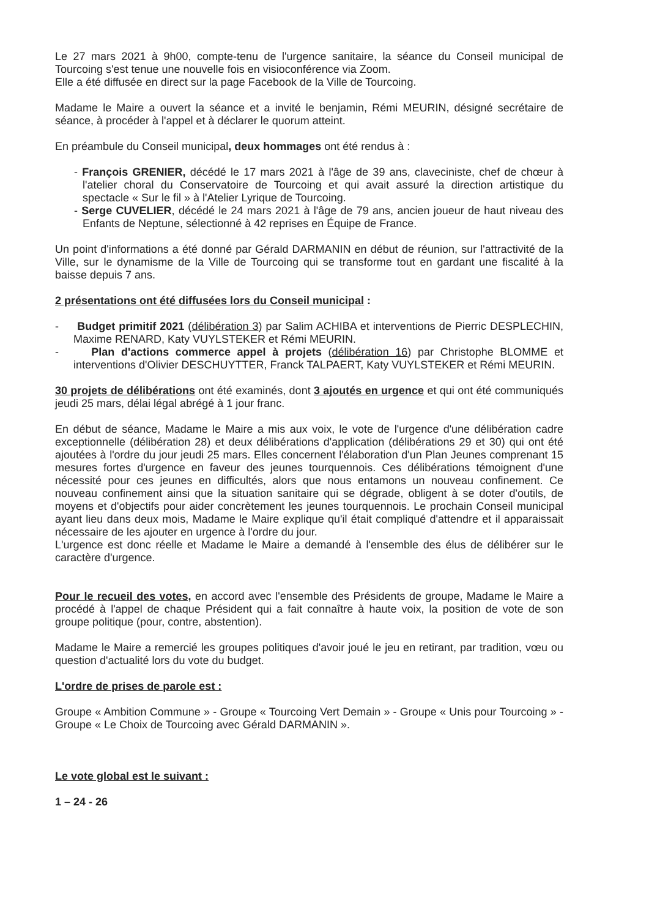Le 27 mars 2021 à 9h00, compte-tenu de l'urgence sanitaire, la séance du Conseil municipal de Tourcoing s'est tenue une nouvelle fois en visioconférence via Zoom.
Elle a été diffusée en direct sur la page Facebook de la Ville de Tourcoing.
Madame le Maire a ouvert la séance et a invité le benjamin, Rémi MEURIN, désigné secrétaire de séance, à procéder à l'appel et à déclarer le quorum atteint.
En préambule du Conseil municipal, deux hommages ont été rendus à :
- François GRENIER, décédé le 17 mars 2021 à l'âge de 39 ans, claveciniste, chef de chœur à l'atelier choral du Conservatoire de Tourcoing et qui avait assuré la direction artistique du spectacle « Sur le fil » à l'Atelier Lyrique de Tourcoing.
- Serge CUVELIER, décédé le 24 mars 2021 à l'âge de 79 ans, ancien joueur de haut niveau des Enfants de Neptune, sélectionné à 42 reprises en Équipe de France.
Un point d'informations a été donné par Gérald DARMANIN en début de réunion, sur l'attractivité de la Ville, sur le dynamisme de la Ville de Tourcoing qui se transforme tout en gardant une fiscalité à la baisse depuis 7 ans.
2 présentations ont été diffusées lors du Conseil municipal :
- Budget primitif 2021 (délibération 3) par Salim ACHIBA et interventions de Pierric DESPLECHIN, Maxime RENARD, Katy VUYLSTEKER et Rémi MEURIN.
- Plan d'actions commerce appel à projets (délibération 16) par Christophe BLOMME et interventions d'Olivier DESCHUYTTER, Franck TALPAERT, Katy VUYLSTEKER et Rémi MEURIN.
30 projets de délibérations ont été examinés, dont 3 ajoutés en urgence et qui ont été communiqués jeudi 25 mars, délai légal abrégé à 1 jour franc.
En début de séance, Madame le Maire a mis aux voix, le vote de l'urgence d'une délibération cadre exceptionnelle (délibération 28) et deux délibérations d'application (délibérations 29 et 30) qui ont été ajoutées à l'ordre du jour jeudi 25 mars. Elles concernent l'élaboration d'un Plan Jeunes comprenant 15 mesures fortes d'urgence en faveur des jeunes tourquennois. Ces délibérations témoignent d'une nécessité pour ces jeunes en difficultés, alors que nous entamons un nouveau confinement. Ce nouveau confinement ainsi que la situation sanitaire qui se dégrade, obligent à se doter d'outils, de moyens et d'objectifs pour aider concrètement les jeunes tourquennois. Le prochain Conseil municipal ayant lieu dans deux mois, Madame le Maire explique qu'il était compliqué d'attendre et il apparaissait nécessaire de les ajouter en urgence à l'ordre du jour.
L'urgence est donc réelle et Madame le Maire a demandé à l'ensemble des élus de délibérer sur le caractère d'urgence.
Pour le recueil des votes, en accord avec l'ensemble des Présidents de groupe, Madame le Maire a procédé à l'appel de chaque Président qui a fait connaître à haute voix, la position de vote de son groupe politique (pour, contre, abstention).
Madame le Maire a remercié les groupes politiques d'avoir joué le jeu en retirant, par tradition, vœu ou question d'actualité lors du vote du budget.
L'ordre de prises de parole est :
Groupe « Ambition Commune » - Groupe « Tourcoing Vert Demain » - Groupe « Unis pour Tourcoing » - Groupe « Le Choix de Tourcoing avec Gérald DARMANIN ».
Le vote global est le suivant :
1 – 24 - 26